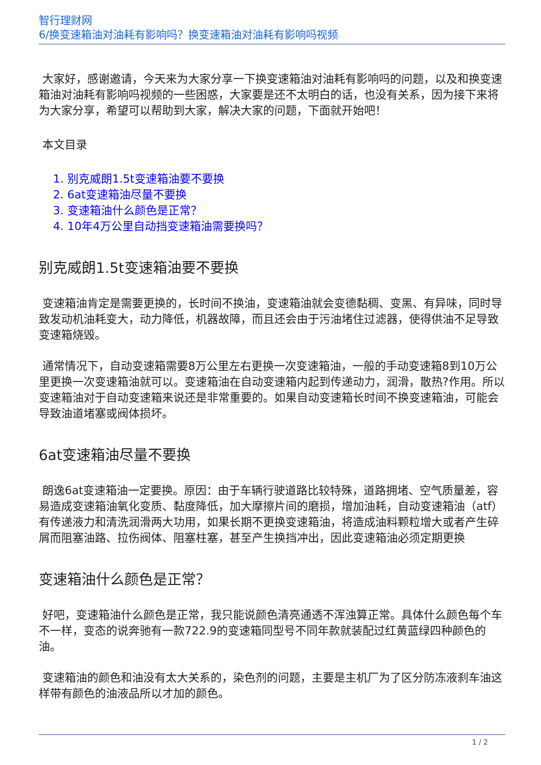智行理财网
6/换变速箱油对油耗有影响吗？换变速箱油对油耗有影响吗视频
大家好，感谢邀请，今天来为大家分享一下换变速箱油对油耗有影响吗的问题，以及和换变速箱油对油耗有影响吗视频的一些困惑，大家要是还不太明白的话，也没有关系，因为接下来将为大家分享，希望可以帮助到大家，解决大家的问题，下面就开始吧！
本文目录
1. 别克威朗1.5t变速箱油要不要换
2. 6at变速箱油尽量不要换
3. 变速箱油什么颜色是正常？
4. 10年4万公里自动挡变速箱油需要换吗？
别克威朗1.5t变速箱油要不要换
变速箱油肯定是需要更换的，长时间不换油，变速箱油就会变德黏稠、变黑、有异味，同时导致发动机油耗变大，动力降低，机器故障，而且还会由于污油堵住过滤器，使得供油不足导致变速箱烧毁。
通常情况下，自动变速箱需要8万公里左右更换一次变速箱油，一般的手动变速箱8到10万公里更换一次变速箱油就可以。变速箱油在自动变速箱内起到传递动力，润滑，散热?作用。所以变速箱油对于自动变速箱来说还是非常重要的。如果自动变速箱长时间不换变速箱油，可能会导致油道堵塞或阀体损坏。
6at变速箱油尽量不要换
朗逸6at变速箱油一定要换。原因：由于车辆行驶道路比较特殊，道路拥堵、空气质量差，容易造成变速箱油氧化变质、黏度降低，加大摩擦片间的磨损，增加油耗，自动变速箱油（atf）有传递液力和清洗润滑两大功用，如果长期不更换变速箱油，将造成油料颗粒增大或者产生碎屑而阻塞油路、拉伤阀体、阻塞柱塞，甚至产生换挡冲出，因此变速箱油必须定期更换
变速箱油什么颜色是正常？
好吧，变速箱油什么颜色是正常，我只能说颜色清亮通透不浑浊算正常。具体什么颜色每个车不一样，变态的说奔驰有一款722.9的变速箱同型号不同年款就装配过红黄蓝绿四种颜色的油。
变速箱油的颜色和油没有太大关系的，染色剂的问题，主要是主机厂为了区分防冻液刹车油这样带有颜色的油液品所以才加的颜色。
1 / 2